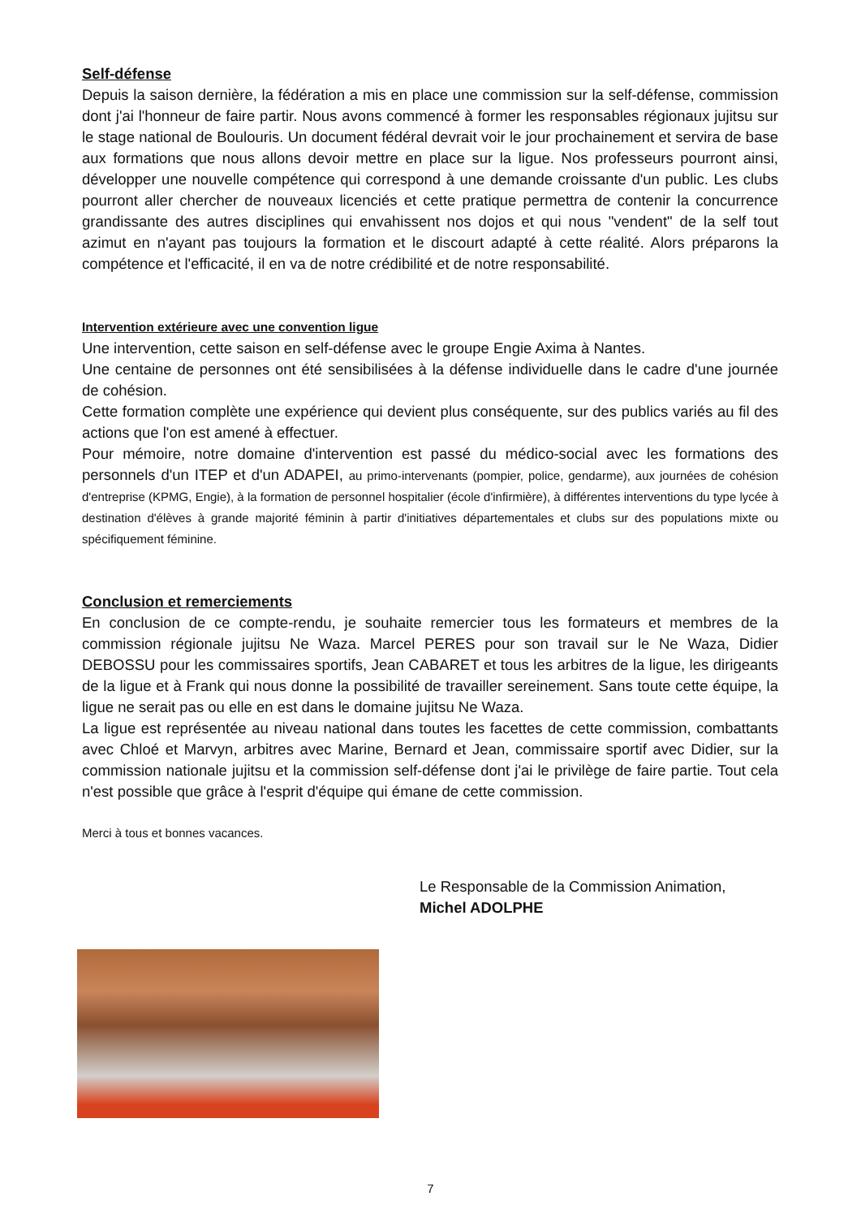Self-défense
Depuis la saison dernière, la fédération a mis en place une commission sur la self-défense, commission dont j'ai l'honneur de faire partir. Nous avons commencé à former les responsables régionaux jujitsu sur le stage national de Boulouris. Un document fédéral devrait voir le jour prochainement et servira de base aux formations que nous allons devoir mettre en place sur la ligue. Nos professeurs pourront ainsi, développer une nouvelle compétence qui correspond à une demande croissante d'un public. Les clubs pourront aller chercher de nouveaux licenciés et cette pratique permettra de contenir la concurrence grandissante des autres disciplines qui envahissent nos dojos et qui nous "vendent" de la self tout azimut en n'ayant pas toujours la formation et le discourt adapté à cette réalité. Alors préparons la compétence et l'efficacité, il en va de notre crédibilité et de notre responsabilité.
Intervention extérieure avec une convention ligue
Une intervention, cette saison en self-défense avec le groupe Engie Axima à Nantes.
Une centaine de personnes ont été sensibilisées à la défense individuelle dans le cadre d'une journée de cohésion.
Cette formation complète une expérience qui devient plus conséquente, sur des publics variés au fil des actions que l'on est amené à effectuer.
Pour mémoire, notre domaine d'intervention est passé du médico-social avec les formations des personnels d'un ITEP et d'un ADAPEI, au primo-intervenants (pompier, police, gendarme), aux journées de cohésion d'entreprise (KPMG, Engie), à la formation de personnel hospitalier (école d'infirmière), à différentes interventions du type lycée à destination d'élèves à grande majorité féminin à partir d'initiatives départementales et clubs sur des populations mixte ou spécifiquement féminine.
Conclusion et remerciements
En conclusion de ce compte-rendu, je souhaite remercier tous les formateurs et membres de la commission régionale jujitsu Ne Waza. Marcel PERES pour son travail sur le Ne Waza, Didier DEBOSSU pour les commissaires sportifs, Jean CABARET et tous les arbitres de la ligue, les dirigeants de la ligue et à Frank qui nous donne la possibilité de travailler sereinement. Sans toute cette équipe, la ligue ne serait pas ou elle en est dans le domaine jujitsu Ne Waza.
La ligue est représentée au niveau national dans toutes les facettes de cette commission, combattants avec Chloé et Marvyn, arbitres avec Marine, Bernard et Jean, commissaire sportif avec Didier, sur la commission nationale jujitsu et la commission self-défense dont j'ai le privilège de faire partie. Tout cela n'est possible que grâce à l'esprit d'équipe qui émane de cette commission.
Merci à tous et bonnes vacances.
Le Responsable de la Commission Animation,
Michel ADOLPHE
7